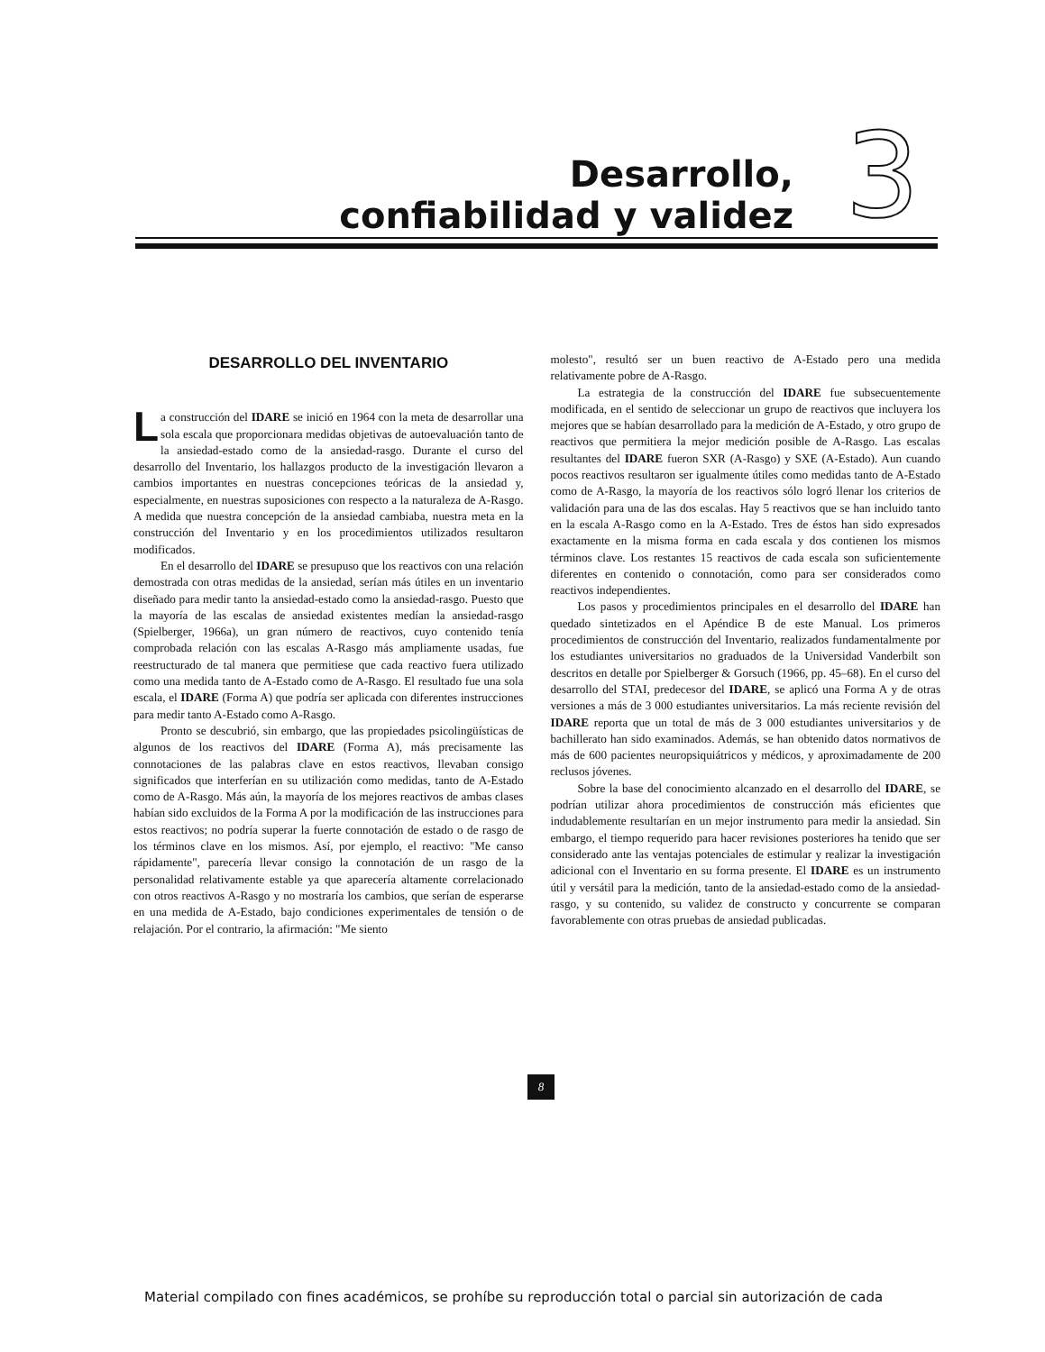Desarrollo,
confiabilidad y validez
3
DESARROLLO DEL INVENTARIO
La construcción del IDARE se inició en 1964 con la meta de desarrollar una sola escala que proporcionara medidas objetivas de autoevaluación tanto de la ansiedad-estado como de la ansiedad-rasgo. Durante el curso del desarrollo del Inventario, los hallazgos producto de la investigación llevaron a cambios importantes en nuestras concepciones teóricas de la ansiedad y, especialmente, en nuestras suposiciones con respecto a la naturaleza de A-Rasgo. A medida que nuestra concepción de la ansiedad cambiaba, nuestra meta en la construcción del Inventario y en los procedimientos utilizados resultaron modificados.
En el desarrollo del IDARE se presupuso que los reactivos con una relación demostrada con otras medidas de la ansiedad, serían más útiles en un inventario diseñado para medir tanto la ansiedad-estado como la ansiedad-rasgo. Puesto que la mayoría de las escalas de ansiedad existentes medían la ansiedad-rasgo (Spielberger, 1966a), un gran número de reactivos, cuyo contenido tenía comprobada relación con las escalas A-Rasgo más ampliamente usadas, fue reestructurado de tal manera que permitiese que cada reactivo fuera utilizado como una medida tanto de A-Estado como de A-Rasgo. El resultado fue una sola escala, el IDARE (Forma A) que podría ser aplicada con diferentes instrucciones para medir tanto A-Estado como A-Rasgo.
Pronto se descubrió, sin embargo, que las propiedades psicolingüísticas de algunos de los reactivos del IDARE (Forma A), más precisamente las connotaciones de las palabras clave en estos reactivos, llevaban consigo significados que interferían en su utilización como medidas, tanto de A-Estado como de A-Rasgo. Más aún, la mayoría de los mejores reactivos de ambas clases habían sido excluidos de la Forma A por la modificación de las instrucciones para estos reactivos; no podría superar la fuerte connotación de estado o de rasgo de los términos clave en los mismos. Así, por ejemplo, el reactivo: "Me canso rápidamente", parecería llevar consigo la connotación de un rasgo de la personalidad relativamente estable ya que aparecería altamente correlacionado con otros reactivos A-Rasgo y no mostraría los cambios, que serían de esperarse en una medida de A-Estado, bajo condiciones experimentales de tensión o de relajación. Por el contrario, la afirmación: "Me siento
molesto", resultó ser un buen reactivo de A-Estado pero una medida relativamente pobre de A-Rasgo.
La estrategia de la construcción del IDARE fue subsecuentemente modificada, en el sentido de seleccionar un grupo de reactivos que incluyera los mejores que se habían desarrollado para la medición de A-Estado, y otro grupo de reactivos que permitiera la mejor medición posible de A-Rasgo. Las escalas resultantes del IDARE fueron SXR (A-Rasgo) y SXE (A-Estado). Aun cuando pocos reactivos resultaron ser igualmente útiles como medidas tanto de A-Estado como de A-Rasgo, la mayoría de los reactivos sólo logró llenar los criterios de validación para una de las dos escalas. Hay 5 reactivos que se han incluido tanto en la escala A-Rasgo como en la A-Estado. Tres de éstos han sido expresados exactamente en la misma forma en cada escala y dos contienen los mismos términos clave. Los restantes 15 reactivos de cada escala son suficientemente diferentes en contenido o connotación, como para ser considerados como reactivos independientes.
Los pasos y procedimientos principales en el desarrollo del IDARE han quedado sintetizados en el Apéndice B de este Manual. Los primeros procedimientos de construcción del Inventario, realizados fundamentalmente por los estudiantes universitarios no graduados de la Universidad Vanderbilt son descritos en detalle por Spielberger & Gorsuch (1966, pp. 45–68). En el curso del desarrollo del STAI, predecesor del IDARE, se aplicó una Forma A y de otras versiones a más de 3 000 estudiantes universitarios. La más reciente revisión del IDARE reporta que un total de más de 3 000 estudiantes universitarios y de bachillerato han sido examinados. Además, se han obtenido datos normativos de más de 600 pacientes neuropsiquiátricos y médicos, y aproximadamente de 200 reclusos jóvenes.
Sobre la base del conocimiento alcanzado en el desarrollo del IDARE, se podrían utilizar ahora procedimientos de construcción más eficientes que indudablemente resultarían en un mejor instrumento para medir la ansiedad. Sin embargo, el tiempo requerido para hacer revisiones posteriores ha tenido que ser considerado ante las ventajas potenciales de estimular y realizar la investigación adicional con el Inventario en su forma presente. El IDARE es un instrumento útil y versátil para la medición, tanto de la ansiedad-estado como de la ansiedad-rasgo, y su contenido, su validez de constructo y concurrente se comparan favorablemente con otras pruebas de ansiedad publicadas.
8
Material compilado con fines académicos, se prohíbe su reproducción total o parcial sin autorización de cada